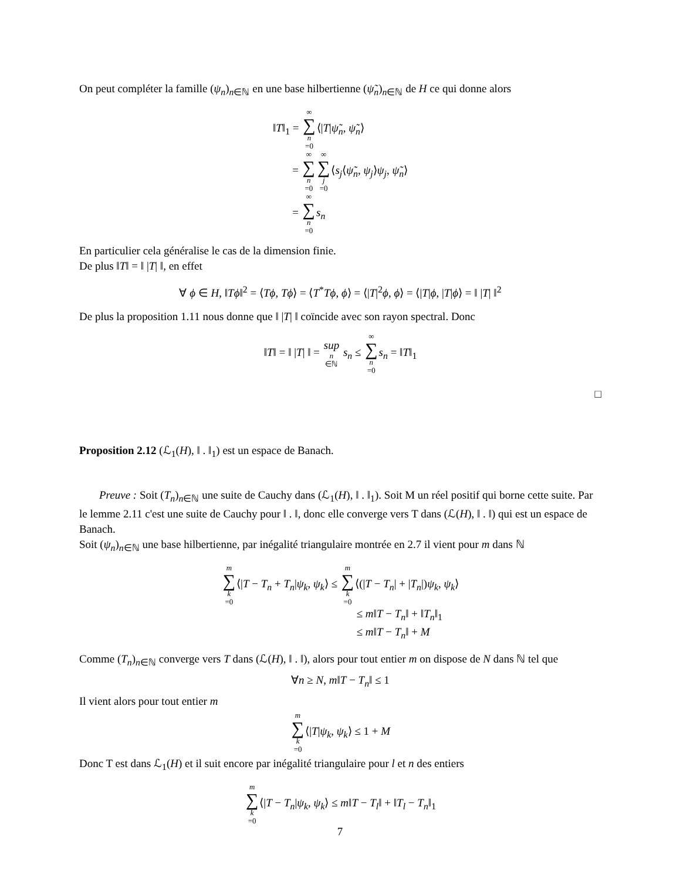On peut compléter la famille (ψ<sub>n</sub>)<sub>n∈ℕ</sub> en une base hilbertienne (ψ̃<sub>n</sub>)<sub>n∈ℕ</sub> de H ce qui donne alors
‖T‖<sub>1</sub> = ∞ ∑ n =0⟨|T|ψ̃<sub>n</sub>, ψ̃<sub>n</sub>⟩
= ∞ ∑ n =0∞ ∑ j =0⟨s<sub>j</sub>⟨ψ̃<sub>n</sub>, ψ<sub>j</sub>⟩ψ<sub>j</sub>, ψ̃<sub>n</sub>⟩
= ∞ ∑ n =0 s<sub>n</sub>
En particulier cela généralise le cas de la dimension finie.
De plus ‖T‖ = ‖ |T| ‖, en effet
∀ ϕ ∈ H, ‖Tϕ‖<sup>2</sup> = ⟨Tϕ, Tϕ⟩ = ⟨T<sup>*</sup>Tϕ, ϕ⟩ = ⟨|T|<sup>2</sup>ϕ, ϕ⟩ = ⟨|T|ϕ, |T|ϕ⟩ = ‖ |T| ‖<sup>2</sup>
De plus la proposition 1.11 nous donne que ‖ |T| ‖ coïncide avec son rayon spectral. Donc
‖T‖ = ‖ |T| ‖ = sup n ∈ℕ s<sub>n</sub> ≤ ∞ ∑ n =0 s<sub>n</sub> = ‖T‖<sub>1</sub>
□
Proposition 2.12 (ℒ<sub>1</sub>(H), ‖ . ‖<sub>1</sub>) est un espace de Banach.
Preuve : Soit (T<sub>n</sub>)<sub>n∈ℕ</sub> une suite de Cauchy dans (ℒ<sub>1</sub>(H), ‖ . ‖<sub>1</sub>). Soit M un réel positif qui borne cette suite. Par le lemme 2.11 c'est une suite de Cauchy pour ‖ . ‖, donc elle converge vers T dans (ℒ(H), ‖ . ‖) qui est un espace de Banach.
Soit (ψ<sub>n</sub>)<sub>n∈ℕ</sub> une base hilbertienne, par inégalité triangulaire montrée en 2.7 il vient pour m dans ℕ
m ∑ k =0⟨|T − T<sub>n</sub> + T<sub>n</sub>|ψ<sub>k</sub>, ψ<sub>k</sub>⟩ ≤ m ∑ k =0⟨(|T − T<sub>n</sub>| + |T<sub>n</sub>|)ψ<sub>k</sub>, ψ<sub>k</sub>⟩
≤ m‖T − T<sub>n</sub>‖ + ‖T<sub>n</sub>‖<sub>1</sub>
≤ m‖T − T<sub>n</sub>‖ + M
Comme (T<sub>n</sub>)<sub>n∈ℕ</sub> converge vers T dans (ℒ(H), ‖ . ‖), alors pour tout entier m on dispose de N dans ℕ tel que
∀n ≥ N, m‖T − T<sub>n</sub>‖ ≤ 1
Il vient alors pour tout entier m
m ∑ k =0⟨|T|ψ<sub>k</sub>, ψ<sub>k</sub>⟩ ≤ 1 + M
Donc T est dans ℒ<sub>1</sub>(H) et il suit encore par inégalité triangulaire pour l et n des entiers
m ∑ k =0⟨|T − T<sub>n</sub>|ψ<sub>k</sub>, ψ<sub>k</sub>⟩ ≤ m‖T − T<sub>l</sub>‖ + ‖T<sub>l</sub> − T<sub>n</sub>‖<sub>1</sub>
7